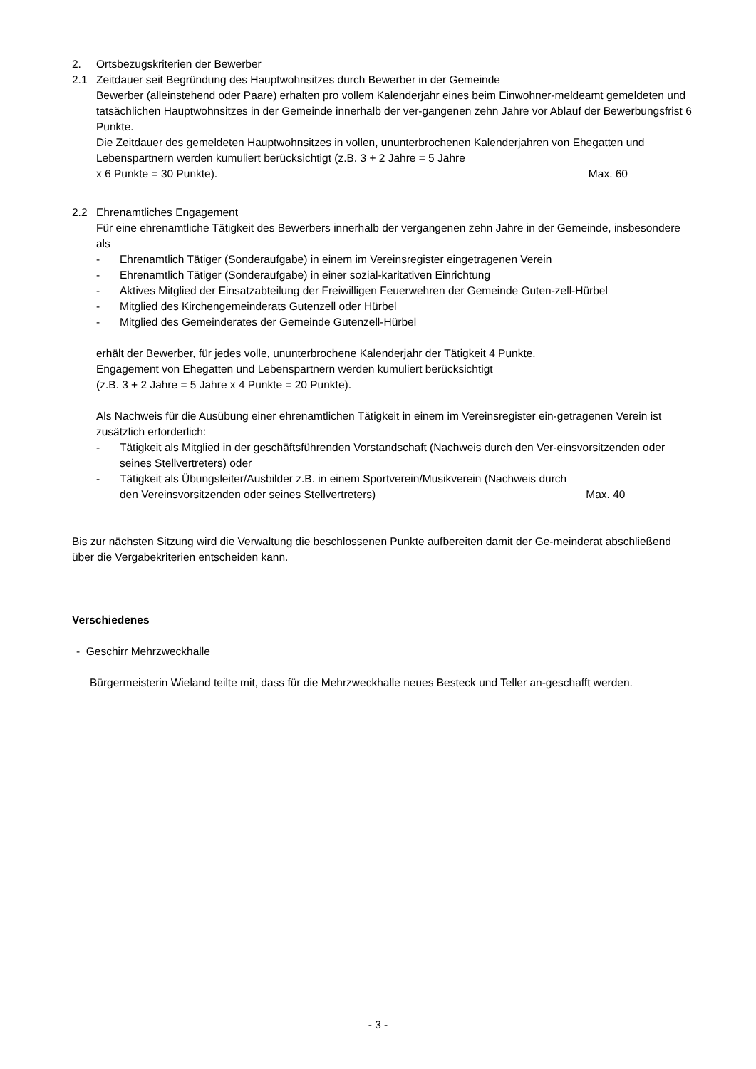2. Ortsbezugskriterien der Bewerber
2.1 Zeitdauer seit Begründung des Hauptwohnsitzes durch Bewerber in der Gemeinde
Bewerber (alleinstehend oder Paare) erhalten pro vollem Kalenderjahr eines beim Einwohner-meldeamt gemeldeten und tatsächlichen Hauptwohnsitzes in der Gemeinde innerhalb der ver-gangenen zehn Jahre vor Ablauf der Bewerbungsfrist 6 Punkte.
Die Zeitdauer des gemeldeten Hauptwohnsitzes in vollen, ununterbrochenen Kalenderjahren von Ehegatten und Lebenspartnern werden kumuliert berücksichtigt (z.B. 3 + 2 Jahre = 5 Jahre
x 6 Punkte = 30 Punkte). Max. 60
2.2 Ehrenamtliches Engagement
Für eine ehrenamtliche Tätigkeit des Bewerbers innerhalb der vergangenen zehn Jahre in der Gemeinde, insbesondere als
- Ehrenamtlich Tätiger (Sonderaufgabe) in einem im Vereinsregister eingetragenen Verein
- Ehrenamtlich Tätiger (Sonderaufgabe) in einer sozial-karitativen Einrichtung
- Aktives Mitglied der Einsatzabteilung der Freiwilligen Feuerwehren der Gemeinde Guten-zell-Hürbel
- Mitglied des Kirchengemeinderats Gutenzell oder Hürbel
- Mitglied des Gemeinderates der Gemeinde Gutenzell-Hürbel
erhält der Bewerber, für jedes volle, ununterbrochene Kalenderjahr der Tätigkeit 4 Punkte.
Engagement von Ehegatten und Lebenspartnern werden kumuliert berücksichtigt
(z.B. 3 + 2 Jahre = 5 Jahre x 4 Punkte = 20 Punkte).
Als Nachweis für die Ausübung einer ehrenamtlichen Tätigkeit in einem im Vereinsregister ein-getragenen Verein ist zusätzlich erforderlich:
- Tätigkeit als Mitglied in der geschäftsführenden Vorstandschaft (Nachweis durch den Ver-einsvorsitzenden oder seines Stellvertreters) oder
- Tätigkeit als Übungsleiter/Ausbilder z.B. in einem Sportverein/Musikverein (Nachweis durch
den Vereinsvorsitzenden oder seines Stellvertreters) Max. 40
Bis zur nächsten Sitzung wird die Verwaltung die beschlossenen Punkte aufbereiten damit der Ge-meinderat abschließend über die Vergabekriterien entscheiden kann.
Verschiedenes
- Geschirr Mehrzweckhalle
Bürgermeisterin Wieland teilte mit, dass für die Mehrzweckhalle neues Besteck und Teller an-geschafft werden.
- 3 -